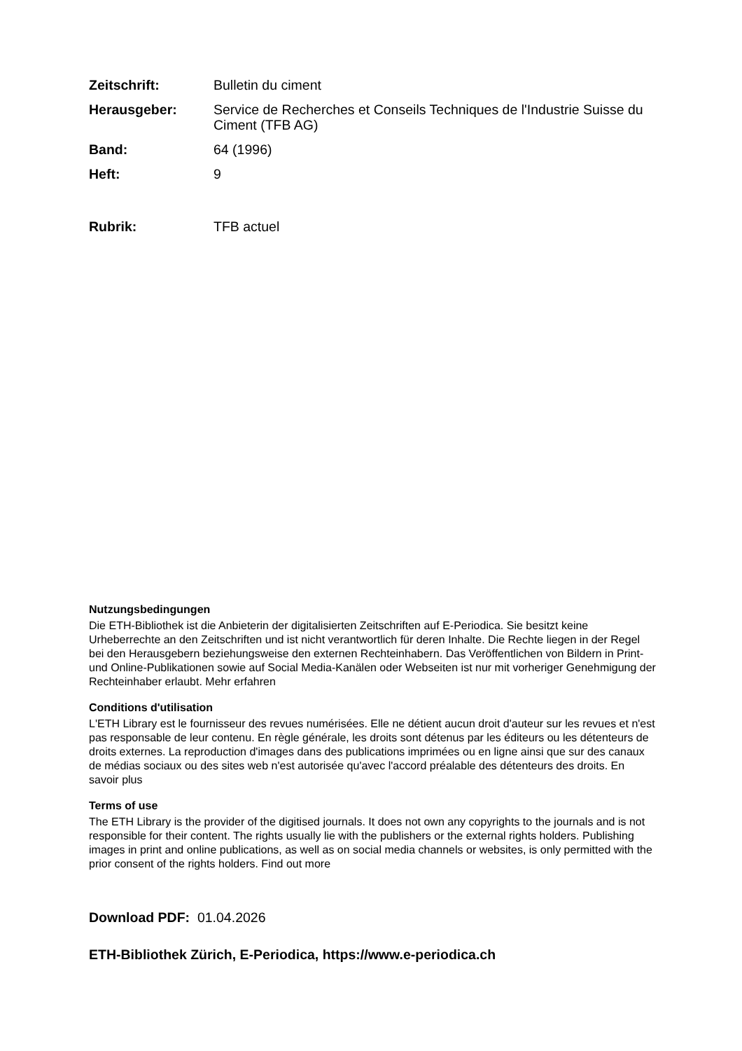Zeitschrift: Bulletin du ciment
Herausgeber: Service de Recherches et Conseils Techniques de l'Industrie Suisse du Ciment (TFB AG)
Band: 64 (1996)
Heft: 9
Rubrik: TFB actuel
Nutzungsbedingungen
Die ETH-Bibliothek ist die Anbieterin der digitalisierten Zeitschriften auf E-Periodica. Sie besitzt keine Urheberrechte an den Zeitschriften und ist nicht verantwortlich für deren Inhalte. Die Rechte liegen in der Regel bei den Herausgebern beziehungsweise den externen Rechteinhabern. Das Veröffentlichen von Bildern in Print- und Online-Publikationen sowie auf Social Media-Kanälen oder Webseiten ist nur mit vorheriger Genehmigung der Rechteinhaber erlaubt. Mehr erfahren
Conditions d'utilisation
L'ETH Library est le fournisseur des revues numérisées. Elle ne détient aucun droit d'auteur sur les revues et n'est pas responsable de leur contenu. En règle générale, les droits sont détenus par les éditeurs ou les détenteurs de droits externes. La reproduction d'images dans des publications imprimées ou en ligne ainsi que sur des canaux de médias sociaux ou des sites web n'est autorisée qu'avec l'accord préalable des détenteurs des droits. En savoir plus
Terms of use
The ETH Library is the provider of the digitised journals. It does not own any copyrights to the journals and is not responsible for their content. The rights usually lie with the publishers or the external rights holders. Publishing images in print and online publications, as well as on social media channels or websites, is only permitted with the prior consent of the rights holders. Find out more
Download PDF: 01.04.2026
ETH-Bibliothek Zürich, E-Periodica, https://www.e-periodica.ch